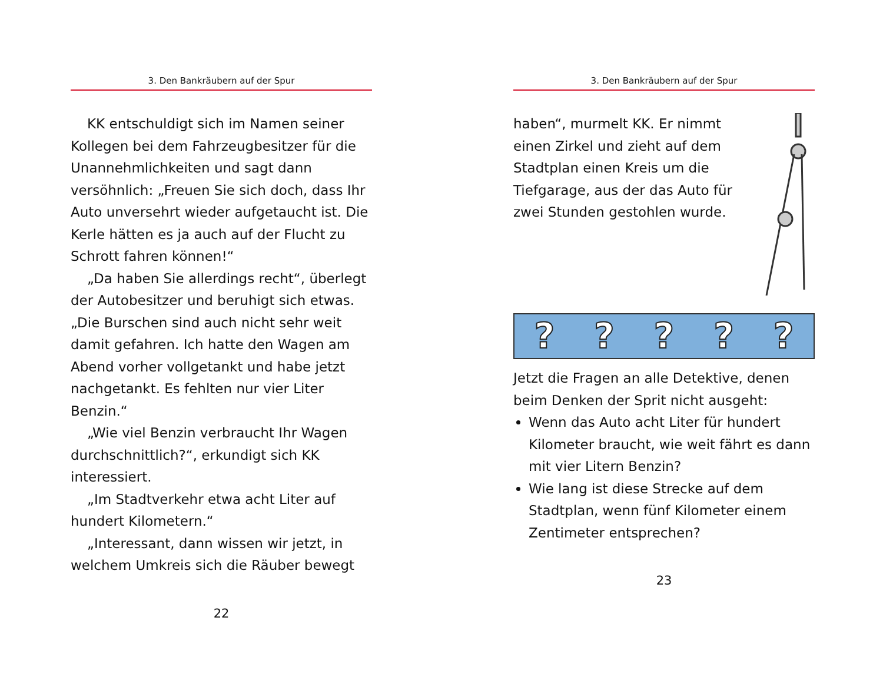3. Den Bankräubern auf der Spur
KK entschuldigt sich im Namen seiner Kollegen bei dem Fahrzeugbesitzer für die Unannehmlichkeiten und sagt dann versöhnlich: „Freuen Sie sich doch, dass Ihr Auto unversehrt wieder aufgetaucht ist. Die Kerle hätten es ja auch auf der Flucht zu Schrott fahren können!“
„Da haben Sie allerdings recht“, überlegt der Autobesitzer und beruhigt sich etwas. „Die Burschen sind auch nicht sehr weit damit gefahren. Ich hatte den Wagen am Abend vorher vollgetankt und habe jetzt nachgetankt. Es fehlten nur vier Liter Benzin.“
„Wie viel Benzin verbraucht Ihr Wagen durchschnittlich?“, erkundigt sich KK interessiert.
„Im Stadtverkehr etwa acht Liter auf hundert Kilometern.“
„Interessant, dann wissen wir jetzt, in welchem Umkreis sich die Räuber bewegt
22
3. Den Bankräubern auf der Spur
haben“, murmelt KK. Er nimmt einen Zirkel und zieht auf dem Stadtplan einen Kreis um die Tiefgarage, aus der das Auto für zwei Stunden gestohlen wurde.
?????
Jetzt die Fragen an alle Detektive, denen beim Denken der Sprit nicht ausgeht:
Wenn das Auto acht Liter für hundert Kilometer braucht, wie weit fährt es dann mit vier Litern Benzin?
Wie lang ist diese Strecke auf dem Stadtplan, wenn fünf Kilometer einem Zentimeter entsprechen?
23